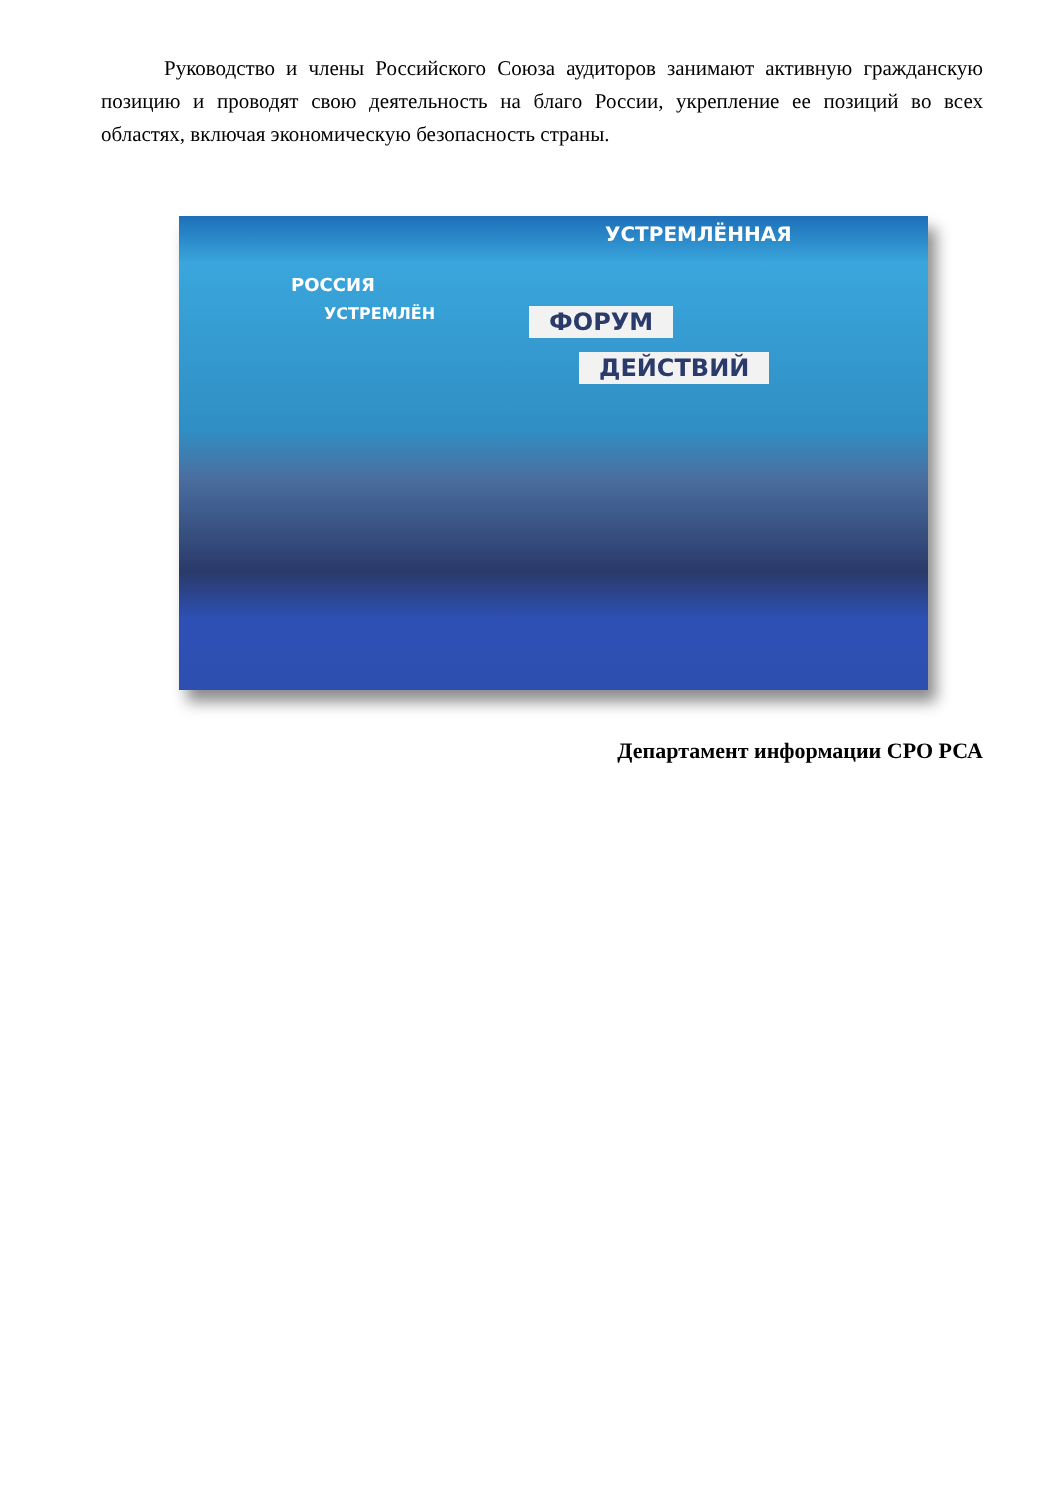Руководство и члены Российского Союза аудиторов занимают активную гражданскую позицию и проводят свою деятельность на благо России, укрепление ее позиций во всех областях, включая экономическую безопасность страны.
УСТРЕМЛЁННАЯ
РОССИЯ
УСТРЕМЛЁН ФОРУМ
ДЕЙСТВИЙ
Департамент информации СРО РСА